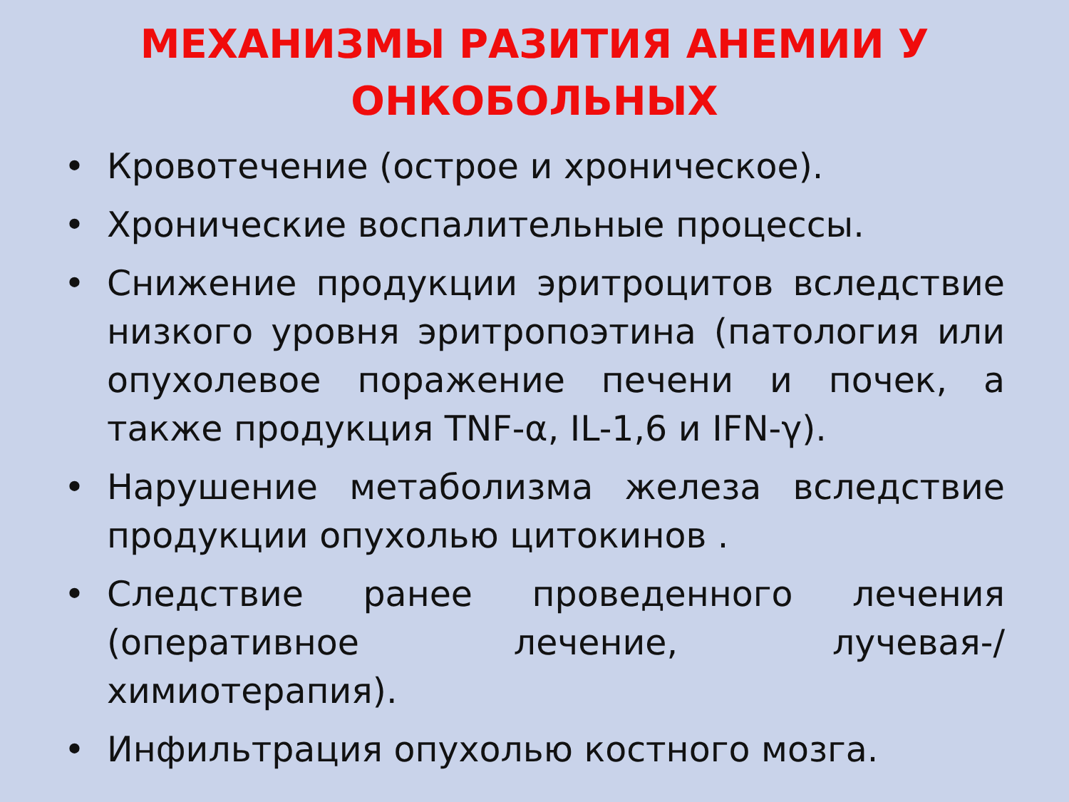МЕХАНИЗМЫ РАЗИТИЯ АНЕМИИ У ОНКОБОЛЬНЫХ
• Кровотечение (острое и хроническое).
• Хронические воспалительные процессы.
• Снижение продукции эритроцитов вследствие низкого уровня эритропоэтина (патология или опухолевое поражение печени и почек, а также продукция TNF-α, IL-1,6 и IFN-γ).
• Нарушение метаболизма железа вследствие продукции опухолью цитокинов .
• Следствие ранее проведенного лечения (оперативное лечение, лучевая-/химиотерапия).
• Инфильтрация опухолью костного мозга.